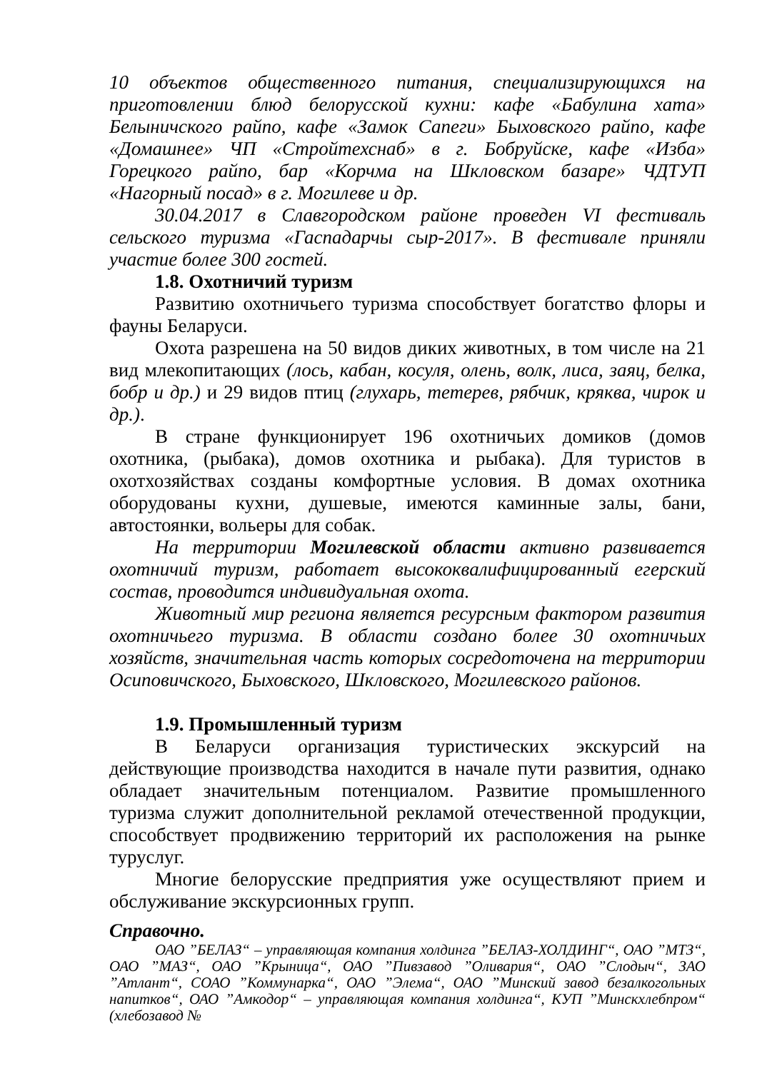10 объектов общественного питания, специализирующихся на приготовлении блюд белорусской кухни: кафе «Бабулина хата» Белыничского райпо, кафе «Замок Сапеги» Быховского райпо, кафе «Домашнее» ЧП «Стройтехснаб» в г. Бобруйске, кафе «Изба» Горецкого райпо, бар «Корчма на Шкловском базаре» ЧДТУП «Нагорный посад» в г. Могилеве и др.
30.04.2017 в Славгородском районе проведен VI фестиваль сельского туризма «Гаспадарчы сыр-2017». В фестивале приняли участие более 300 гостей.
1.8. Охотничий туризм
Развитию охотничьего туризма способствует богатство флоры и фауны Беларуси.
Охота разрешена на 50 видов диких животных, в том числе на 21 вид млекопитающих (лось, кабан, косуля, олень, волк, лиса, заяц, белка, бобр и др.) и 29 видов птиц (глухарь, тетерев, рябчик, кряква, чирок и др.).
В стране функционирует 196 охотничьих домиков (домов охотника, (рыбака), домов охотника и рыбака). Для туристов в охотхозяйствах созданы комфортные условия. В домах охотника оборудованы кухни, душевые, имеются каминные залы, бани, автостоянки, вольеры для собак.
На территории Могилевской области активно развивается охотничий туризм, работает высококвалифицированный егерский состав, проводится индивидуальная охота.
Животный мир региона является ресурсным фактором развития охотничьего туризма. В области создано более 30 охотничьих хозяйств, значительная часть которых сосредоточена на территории Осиповичского, Быховского, Шкловского, Могилевского районов.
1.9. Промышленный туризм
В Беларуси организация туристических экскурсий на действующие производства находится в начале пути развития, однако обладает значительным потенциалом. Развитие промышленного туризма служит дополнительной рекламой отечественной продукции, способствует продвижению территорий их расположения на рынке туруслуг.
Многие белорусские предприятия уже осуществляют прием и обслуживание экскурсионных групп.
Справочно.
ОАО ”БЕЛАЗ“ – управляющая компания холдинга ”БЕЛАЗ-ХОЛДИНГ“, ОАО ”МТЗ“, ОАО ”МАЗ“, ОАО ”Крыница“, ОАО ”Пивзавод ”Оливария“, ОАО ”Слодыч“, ЗАО ”Атлант“, СОАО ”Коммунарка“, ОАО ”Элема“, ОАО ”Минский завод безалкогольных напитков“, ОАО ”Амкодор“ – управляющая компания холдинга“, КУП ”Минскхлебпром“ (хлебозавод №